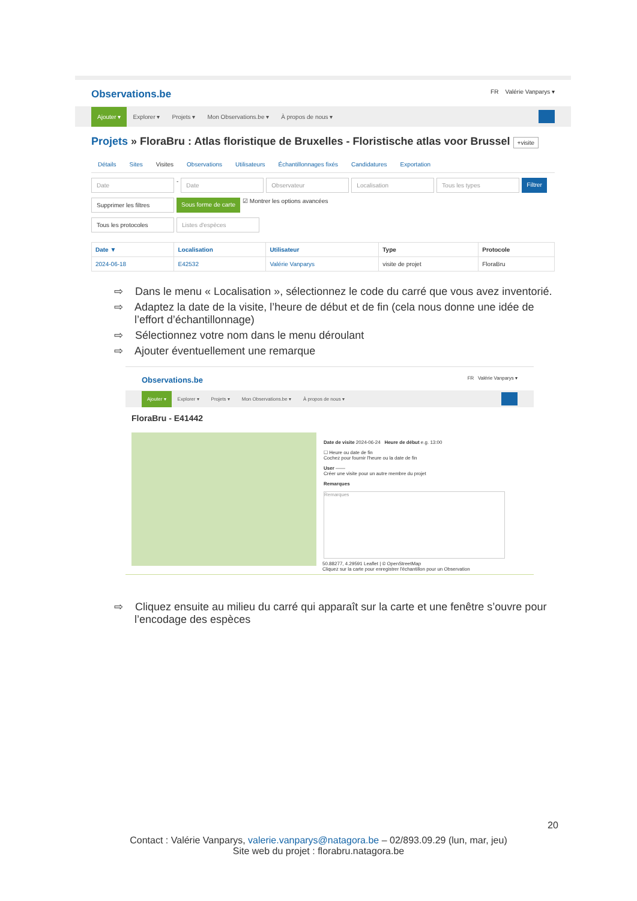Observations.be FR Valérie Vanparys ▾
Ajouter ▾ Explorer ▾ Projets ▾ Mon Observations.be ▾ À propos de nous ▾
Projets » FloraBru : Atlas floristique de Bruxelles - Floristische atlas voor Brussel +visite
Détails Sites Visites Observations Utilisateurs Échantillonnages fixés Candidatures Exportation
Date - Date Observateur Localisation Tous les types Filtrer
Supprimer les filtres Sous forme de carte ☑ Montrer les options avancées
Tous les protocoles Listes d'espèces
| Date ▼ | Localisation | Utilisateur | Type | Protocole |
| --- | --- | --- | --- | --- |
| 2024-06-18 | E42532 | Valérie Vanparys | visite de projet | FloraBru |
⇨ Dans le menu « Localisation », sélectionnez le code du carré que vous avez inventorié.
⇨ Adaptez la date de la visite, l’heure de début et de fin (cela nous donne une idée de l’effort d’échantillonnage)
⇨ Sélectionnez votre nom dans le menu déroulant
⇨ Ajouter éventuellement une remarque
Observations.be FR Valérie Vanparys ▾
Ajouter ▾ Explorer ▾ Projets ▾ Mon Observations.be ▾ À propos de nous ▾
FloraBru - E41442
Date de visite 2024-06-24 Heure de début e.g. 13:00
☐ Heure ou date de fin
Cochez pour fournir l'heure ou la date de fin
User ——
Créer une visite pour un autre membre du projet
Remarques
Remarques
50.88277, 4.29591 Leaflet | © OpenStreetMap
Cliquez sur la carte pour enregistrer l'échantillon pour un Observation
⇨ Cliquez ensuite au milieu du carré qui apparaît sur la carte et une fenêtre s’ouvre pour l’encodage des espèces
20
Contact : Valérie Vanparys, valerie.vanparys@natagora.be – 02/893.09.29 (lun, mar, jeu)
Site web du projet : florabru.natagora.be